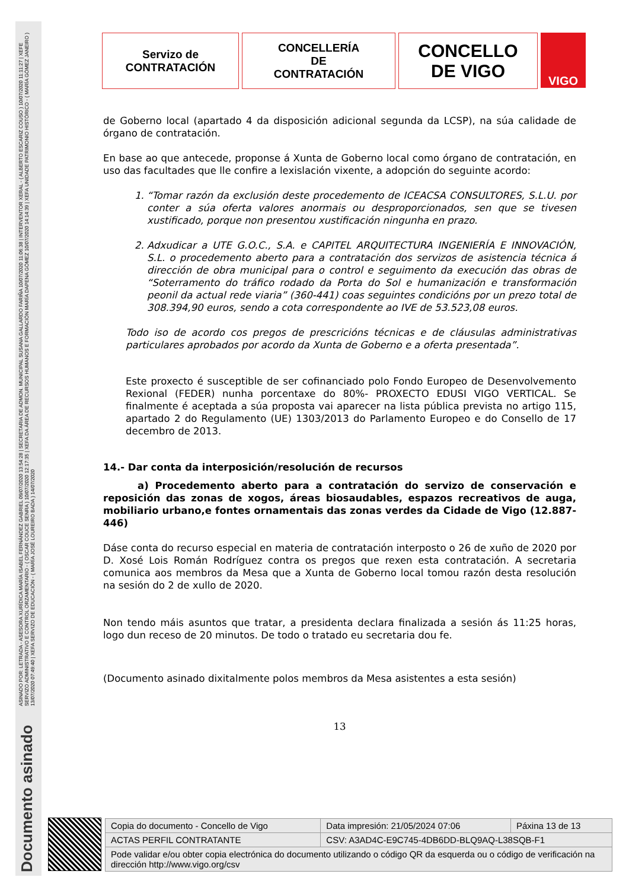ASINADO POR: LETRADA - ASESORA XURÍDICA MARÍA ISABEL FERNÁNDEZ GABRIEL 09/07/2020 13:54:28 | SECRETARIA DE ADMON. MUNICIPAL SUSANA GALLARDO FARIÑA 10/07/2020 11:06:38 | INTERVENTOR XERAL - ( ALBERTO ESCARIZ COUSO ) 10/07/2020 11:11:27 | XEFE SERVIZO ADMINISTRATIVO E CONTROL ORZAMENTARIO - ( OSCAR COUCE SENRA ) 10/07/2020 12:17:35 | XEFA DA ÁREA DE RECURSOS HUMANOS E FORMACIÓN MARÍA DAPENA GÓMEZ 10/07/2020 14:14:39 | XEFA UNIDADE PATRIMONIO HISTÓRICO - ( MARÍA GÓMEZ JANEIRO ) 13/07/2020 07:49:40 | XEFA SERVIZO DE EDUCACIÓN - ( MARÍA JOSÉ LOUREIRO BADA ) 14/07/2020
Documento asinado
Servizo de
CONTRATACIÓN
CONCELLERÍA
DE
CONTRATACIÓN
CONCELLO
DE VIGO
VIGO
de Goberno local (apartado 4 da disposición adicional segunda da LCSP), na súa calidade de órgano de contratación.
En base ao que antecede, proponse á Xunta de Goberno local como órgano de contratación, en uso das facultades que lle confire a lexislación vixente, a adopción do seguinte acordo:
1. “Tomar razón da exclusión deste procedemento de ICEACSA CONSULTORES, S.L.U. por conter a súa oferta valores anormais ou desproporcionados, sen que se tivesen xustificado, porque non presentou xustificación ningunha en prazo.
2. Adxudicar a UTE G.O.C., S.A. e CAPITEL ARQUITECTURA INGENIERÍA E INNOVACIÓN, S.L. o procedemento aberto para a contratación dos servizos de asistencia técnica á dirección de obra municipal para o control e seguimento da execución das obras de “Soterramento do tráfico rodado da Porta do Sol e humanización e transformación peonil da actual rede viaria” (360-441) coas seguintes condicións por un prezo total de 308.394,90 euros, sendo a cota correspondente ao IVE de 53.523,08 euros.
Todo iso de acordo cos pregos de prescricións técnicas e de cláusulas administrativas particulares aprobados por acordo da Xunta de Goberno e a oferta presentada”.
Este proxecto é susceptible de ser cofinanciado polo Fondo Europeo de Desenvolvemento Rexional (FEDER) nunha porcentaxe do 80%- PROXECTO EDUSI VIGO VERTICAL. Se finalmente é aceptada a súa proposta vai aparecer na lista pública prevista no artigo 115, apartado 2 do Regulamento (UE) 1303/2013 do Parlamento Europeo e do Consello de 17 decembro de 2013.
14.- Dar conta da interposición/resolución de recursos
a) Procedemento aberto para a contratación do servizo de conservación e reposición das zonas de xogos, áreas biosaudables, espazos recreativos de auga, mobiliario urbano,e fontes ornamentais das zonas verdes da Cidade de Vigo (12.887-446)
Dáse conta do recurso especial en materia de contratación interposto o 26 de xuño de 2020 por D. Xosé Lois Román Rodríguez contra os pregos que rexen esta contratación. A secretaria comunica aos membros da Mesa que a Xunta de Goberno local tomou razón desta resolución na sesión do 2 de xullo de 2020.
Non tendo máis asuntos que tratar, a presidenta declara finalizada a sesión ás 11:25 horas, logo dun receso de 20 minutos. De todo o tratado eu secretaria dou fe.
(Documento asinado dixitalmente polos membros da Mesa asistentes a esta sesión)
13
| Copia do documento - Concello de Vigo | Data impresión: 21/05/2024 07:06 | Páxina 13 de 13 |
| ACTAS PERFIL CONTRATANTE | CSV: A3AD4C-E9C745-4DB6DD-BLQ9AQ-L38SQB-F1 | |
| Pode validar e/ou obter copia electrónica do documento utilizando o código QR da esquerda ou o código de verificación na dirección http://www.vigo.org/csv | | |